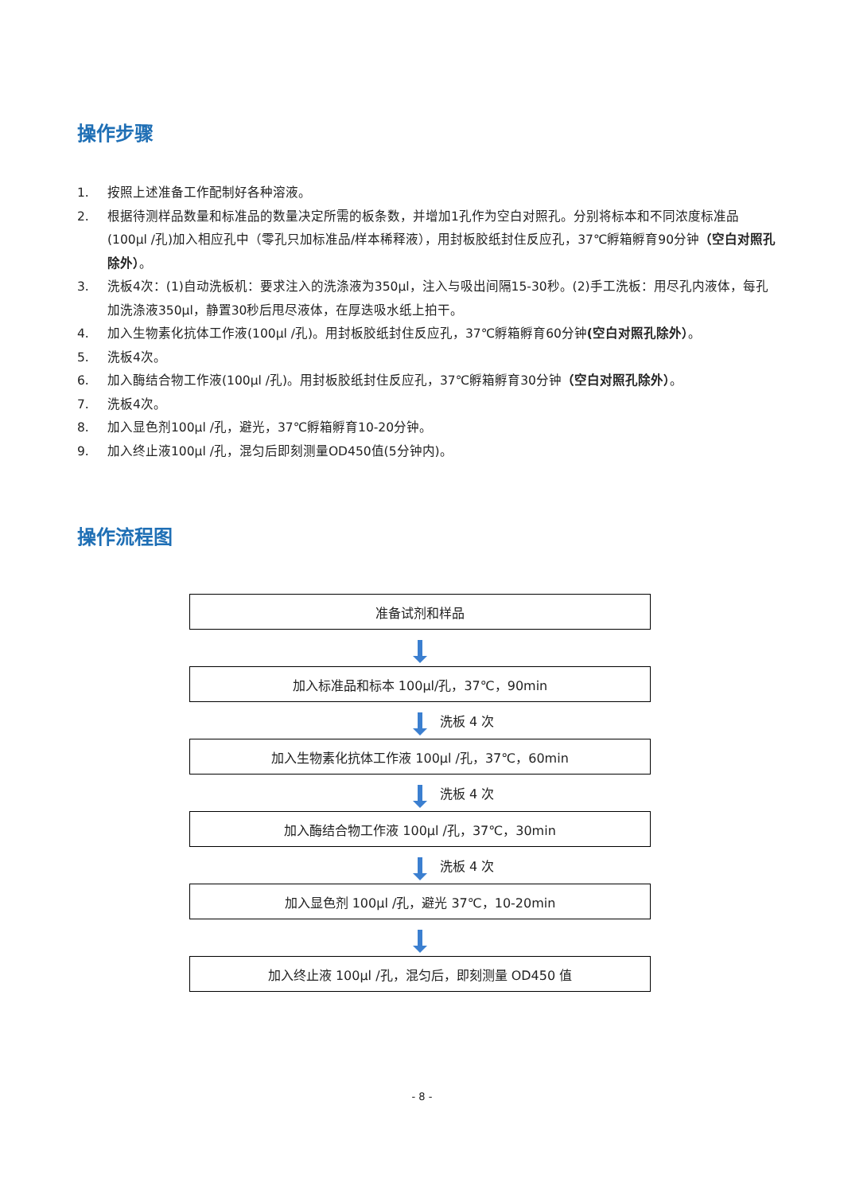操作步骤
1. 按照上述准备工作配制好各种溶液。
2. 根据待测样品数量和标准品的数量决定所需的板条数，并增加1孔作为空白对照孔。分别将标本和不同浓度标准品(100μl /孔)加入相应孔中（零孔只加标准品/样本稀释液），用封板胶纸封住反应孔，37℃孵箱孵育90分钟（空白对照孔除外）。
3. 洗板4次：(1)自动洗板机：要求注入的洗涤液为350μl，注入与吸出间隔15-30秒。(2)手工洗板：用尽孔内液体，每孔加洗涤液350μl，静置30秒后甩尽液体，在厚迭吸水纸上拍干。
4. 加入生物素化抗体工作液(100μl /孔)。用封板胶纸封住反应孔，37℃孵箱孵育60分钟(空白对照孔除外）。
5. 洗板4次。
6. 加入酶结合物工作液(100μl /孔)。用封板胶纸封住反应孔，37℃孵箱孵育30分钟（空白对照孔除外）。
7. 洗板4次。
8. 加入显色剂100μl /孔，避光，37℃孵箱孵育10-20分钟。
9. 加入终止液100μl /孔，混匀后即刻测量OD450值(5分钟内)。
操作流程图
准备试剂和样品
加入标准品和标本 100μl/孔，37℃，90min
洗板 4 次
加入生物素化抗体工作液 100μl /孔，37℃，60min
洗板 4 次
加入酶结合物工作液 100μl /孔，37℃，30min
洗板 4 次
加入显色剂 100μl /孔，避光 37℃，10-20min
加入终止液 100μl /孔，混匀后，即刻测量 OD450 值
- 8 -